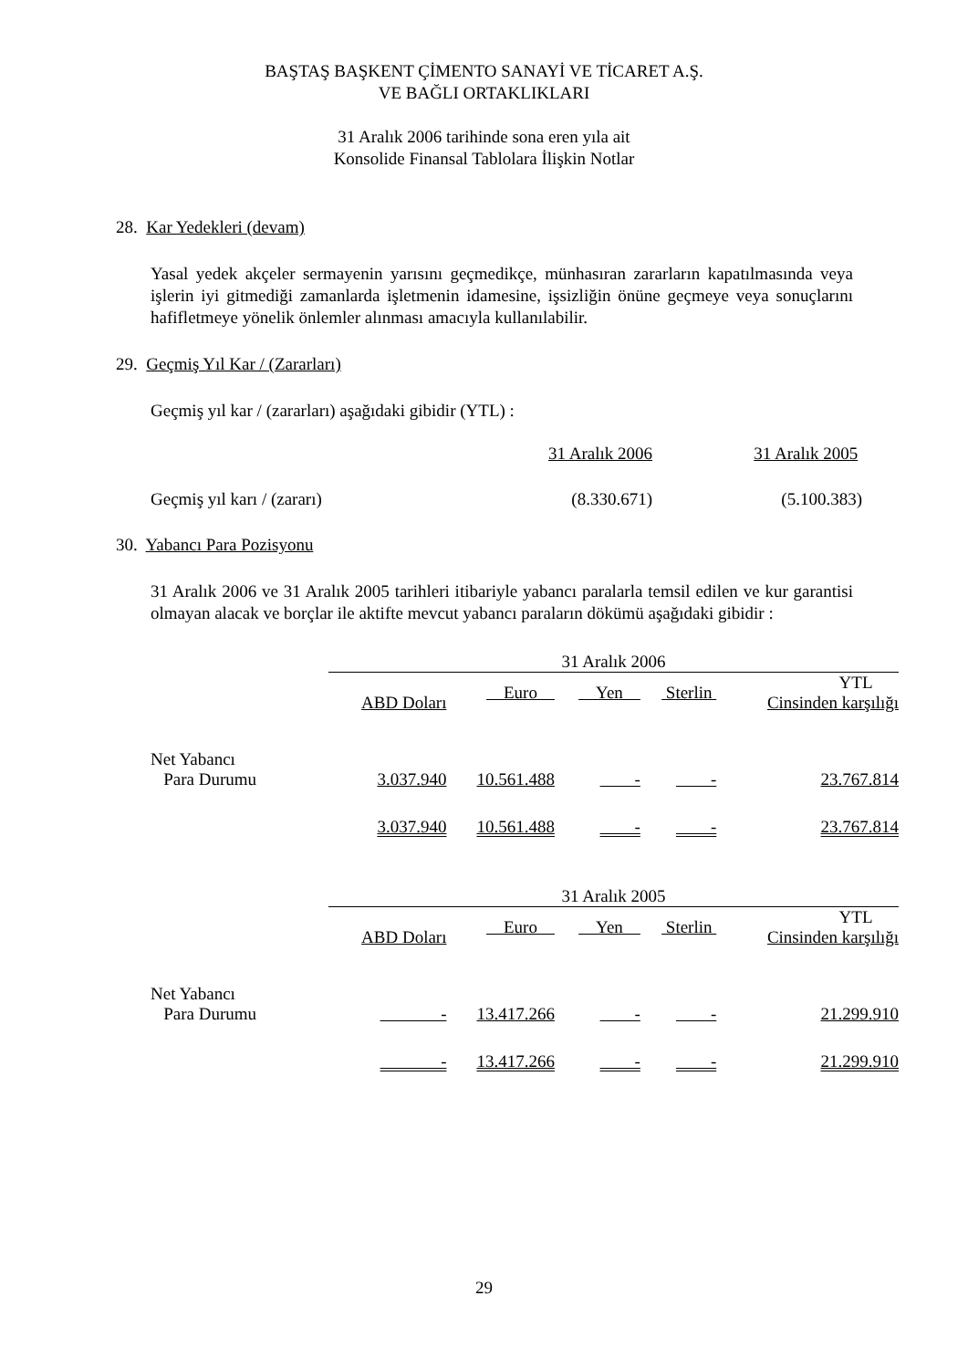BAŞTAŞ BAŞKENT ÇİMENTO SANAYİ VE TİCARET A.Ş.
VE BAĞLI ORTAKLIKLARI
31 Aralık 2006 tarihinde sona eren yıla ait
Konsolide Finansal Tablolara İlişkin Notlar
28. Kar Yedekleri (devam)
Yasal yedek akçeler sermayenin yarısını geçmedikçe, münhasıran zararların kapatılmasında veya işlerin iyi gitmediği zamanlarda işletmenin idamesine, işsizliğin önüne geçmeye veya sonuçlarını hafifletmeye yönelik önlemler alınması amacıyla kullanılabilir.
29. Geçmiş Yıl Kar / (Zararları)
Geçmiş yıl kar / (zararları) aşağıdaki gibidir (YTL) :
| | 31 Aralık 2006 | 31 Aralık 2005 |
| --- | --- | --- |
| Geçmiş yıl karı / (zararı) | (8.330.671) | (5.100.383) |
30. Yabancı Para Pozisyonu
31 Aralık 2006 ve 31 Aralık 2005 tarihleri itibariyle yabancı paralarla temsil edilen ve kur garantisi olmayan alacak ve borçlar ile aktifte mevcut yabancı paraların dökümü aşağıdaki gibidir :
| | 31 Aralık 2006 | | | | |
| --- | --- | --- | --- | --- | --- |
| | ABD Doları | Euro | Yen | Sterlin | YTL Cinsinden karşılığı |
| Net Yabancı Para Durumu | 3.037.940 | 10.561.488 | - | - | 23.767.814 |
| | 3.037.940 | 10.561.488 | - | - | 23.767.814 |
| | 31 Aralık 2005 | | | | |
| --- | --- | --- | --- | --- | --- |
| | ABD Doları | Euro | Yen | Sterlin | YTL Cinsinden karşılığı |
| Net Yabancı Para Durumu | - | 13.417.266 | - | - | 21.299.910 |
| | - | 13.417.266 | - | - | 21.299.910 |
29